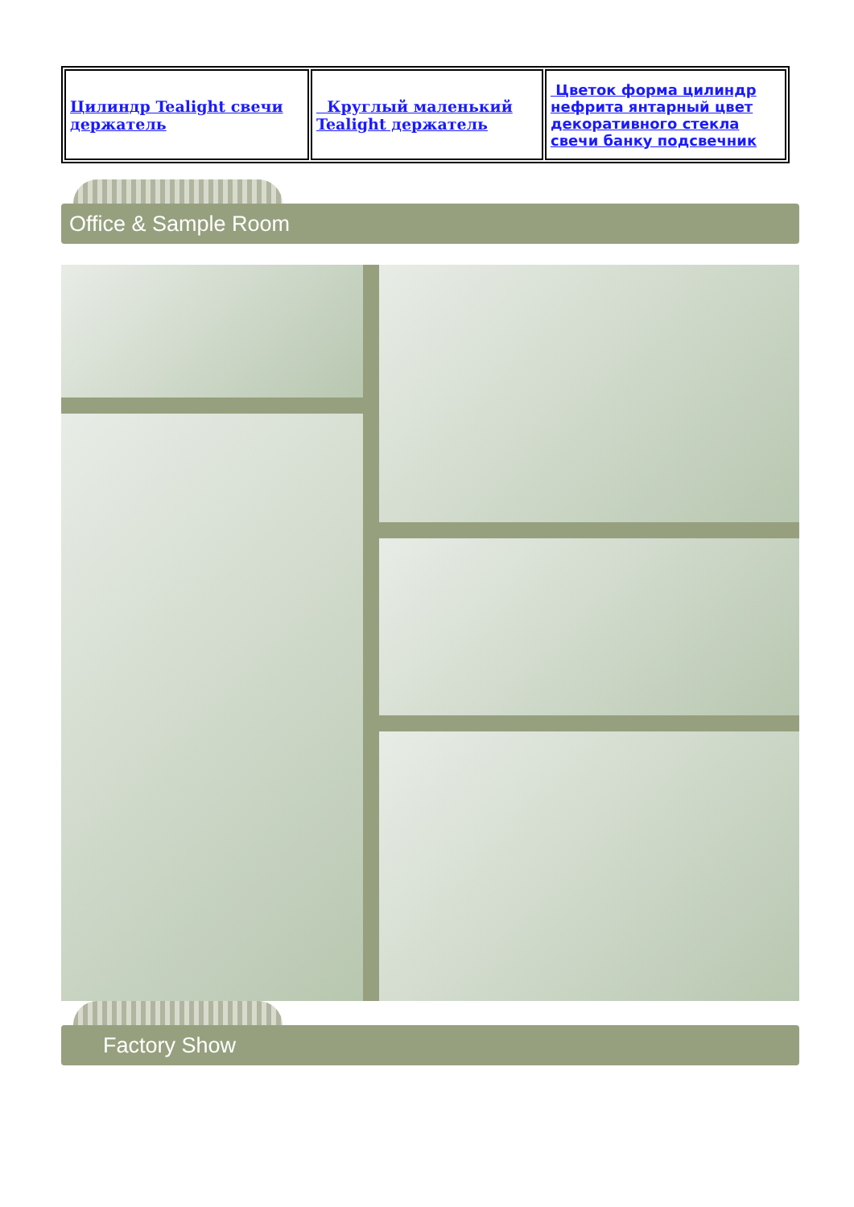| Цилиндр Tealight свечи держатель | Круглый маленький Tealight держатель | Цветок форма цилиндр нефрита янтарный цвет декоративного стекла свечи банку подсвечник |
Office & Sample Room
Factory Show